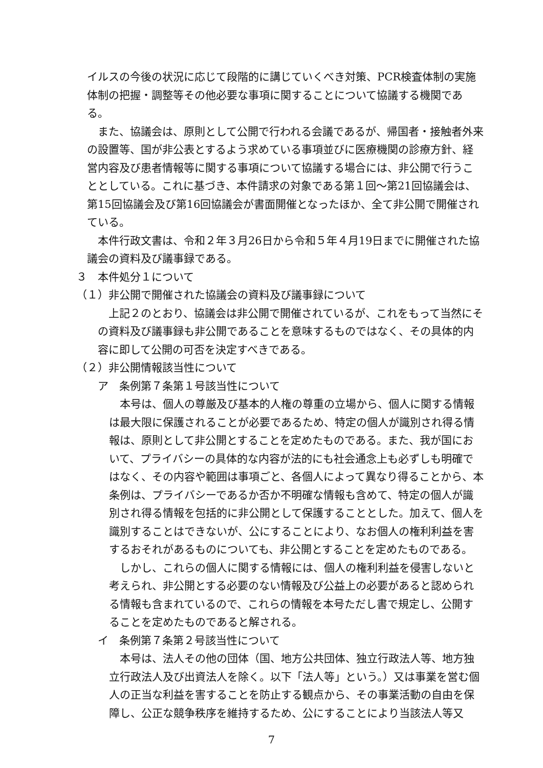イルスの今後の状況に応じて段階的に講じていくべき対策、PCR検査体制の実施体制の把握・調整等その他必要な事項に関することについて協議する機関である。
また、協議会は、原則として公開で行われる会議であるが、帰国者・接触者外来の設置等、国が非公表とするよう求めている事項並びに医療機関の診療方針、経営内容及び患者情報等に関する事項について協議する場合には、非公開で行うこととしている。これに基づき、本件請求の対象である第１回～第21回協議会は、第15回協議会及び第16回協議会が書面開催となったほか、全て非公開で開催されている。
本件行政文書は、令和２年３月26日から令和５年４月19日までに開催された協議会の資料及び議事録である。
３　本件処分１について
（１）非公開で開催された協議会の資料及び議事録について
上記２のとおり、協議会は非公開で開催されているが、これをもって当然にその資料及び議事録も非公開であることを意味するものではなく、その具体的内容に即して公開の可否を決定すべきである。
（２）非公開情報該当性について
ア　条例第７条第１号該当性について
本号は、個人の尊厳及び基本的人権の尊重の立場から、個人に関する情報は最大限に保護されることが必要であるため、特定の個人が識別され得る情報は、原則として非公開とすることを定めたものである。また、我が国において、プライバシーの具体的な内容が法的にも社会通念上も必ずしも明確ではなく、その内容や範囲は事項ごと、各個人によって異なり得ることから、本条例は、プライバシーであるか否か不明確な情報も含めて、特定の個人が識別され得る情報を包括的に非公開として保護することとした。加えて、個人を識別することはできないが、公にすることにより、なお個人の権利利益を害するおそれがあるものについても、非公開とすることを定めたものである。
しかし、これらの個人に関する情報には、個人の権利利益を侵害しないと考えられ、非公開とする必要のない情報及び公益上の必要があると認められる情報も含まれているので、これらの情報を本号ただし書で規定し、公開することを定めたものであると解される。
イ　条例第７条第２号該当性について
本号は、法人その他の団体（国、地方公共団体、独立行政法人等、地方独立行政法人及び出資法人を除く。以下「法人等」という。）又は事業を営む個人の正当な利益を害することを防止する観点から、その事業活動の自由を保障し、公正な競争秩序を維持するため、公にすることにより当該法人等又
7